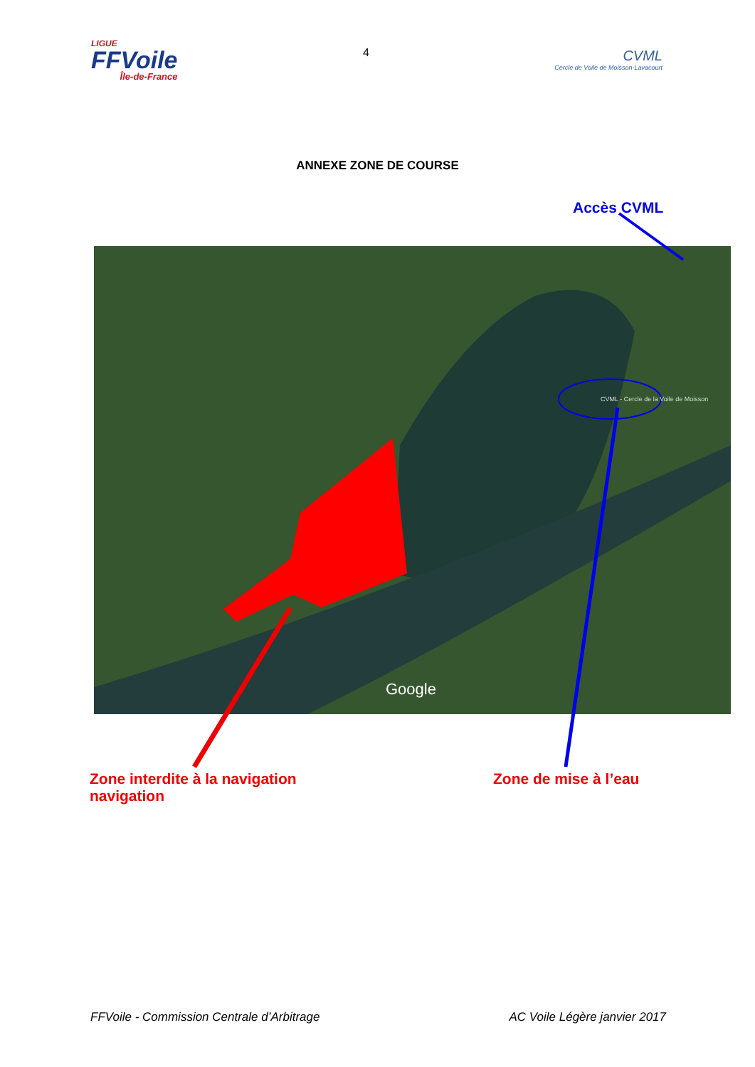LIGUE
FFVoile
Île-de-France
4
CVML
Cercle de Voile de Moisson-Lavacourt
ANNEXE ZONE DE COURSE
Accès CVML
CVML - Cercle de la Voile de Moisson
Google
Zone interdite à la navigation
navigation
Zone de mise à l’eau
FFVoile - Commission Centrale d’Arbitrage AC Voile Légère janvier 2017